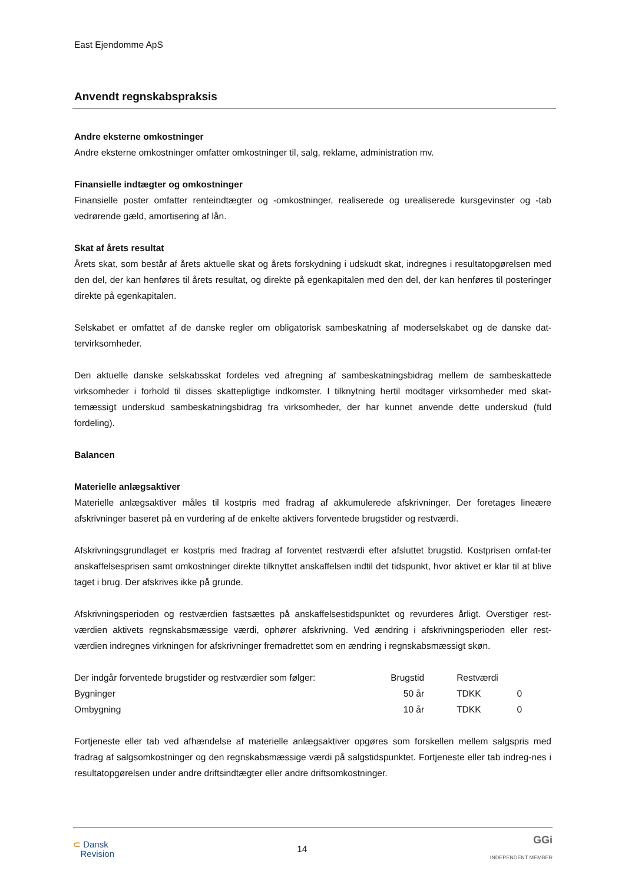East Ejendomme ApS
Anvendt regnskabspraksis
Andre eksterne omkostninger
Andre eksterne omkostninger omfatter omkostninger til, salg, reklame, administration mv.
Finansielle indtægter og omkostninger
Finansielle poster omfatter renteindtægter og -omkostninger, realiserede og urealiserede kursgevinster og -tab vedrørende gæld, amortisering af lån.
Skat af årets resultat
Årets skat, som består af årets aktuelle skat og årets forskydning i udskudt skat, indregnes i resultatopgørelsen med den del, der kan henføres til årets resultat, og direkte på egenkapitalen med den del, der kan henføres til posteringer direkte på egenkapitalen.
Selskabet er omfattet af de danske regler om obligatorisk sambeskatning af moderselskabet og de danske dat-tervirksomheder.
Den aktuelle danske selskabsskat fordeles ved afregning af sambeskatningsbidrag mellem de sambeskattede virksomheder i forhold til disses skattepligtige indkomster. I tilknytning hertil modtager virksomheder med skat-temæssigt underskud sambeskatningsbidrag fra virksomheder, der har kunnet anvende dette underskud (fuld fordeling).
Balancen
Materielle anlægsaktiver
Materielle anlægsaktiver måles til kostpris med fradrag af akkumulerede afskrivninger. Der foretages lineære afskrivninger baseret på en vurdering af de enkelte aktivers forventede brugstider og restværdi.
Afskrivningsgrundlaget er kostpris med fradrag af forventet restværdi efter afsluttet brugstid. Kostprisen omfat-ter anskaffelsesprisen samt omkostninger direkte tilknyttet anskaffelsen indtil det tidspunkt, hvor aktivet er klar til at blive taget i brug. Der afskrives ikke på grunde.
Afskrivningsperioden og restværdien fastsættes på anskaffelsestidspunktet og revurderes årligt. Overstiger rest-værdien aktivets regnskabsmæssige værdi, ophører afskrivning. Ved ændring i afskrivningsperioden eller rest-værdien indregnes virkningen for afskrivninger fremadrettet som en ændring i regnskabsmæssigt skøn.
| Der indgår forventede brugstider og restværdier som følger: | Brugstid | | Restværdi | | |
| Bygninger | 50 år | | TDKK | 0 | |
| Ombygning | 10 år | | TDKK | 0 | |
Fortjeneste eller tab ved afhændelse af materielle anlægsaktiver opgøres som forskellen mellem salgspris med fradrag af salgsomkostninger og den regnskabsmæssige værdi på salgstidspunktet. Fortjeneste eller tab indreg-nes i resultatopgørelsen under andre driftsindtægter eller andre driftsomkostninger.
⊂ Dansk
Revision
14
GGi
INDEPENDENT MEMBER